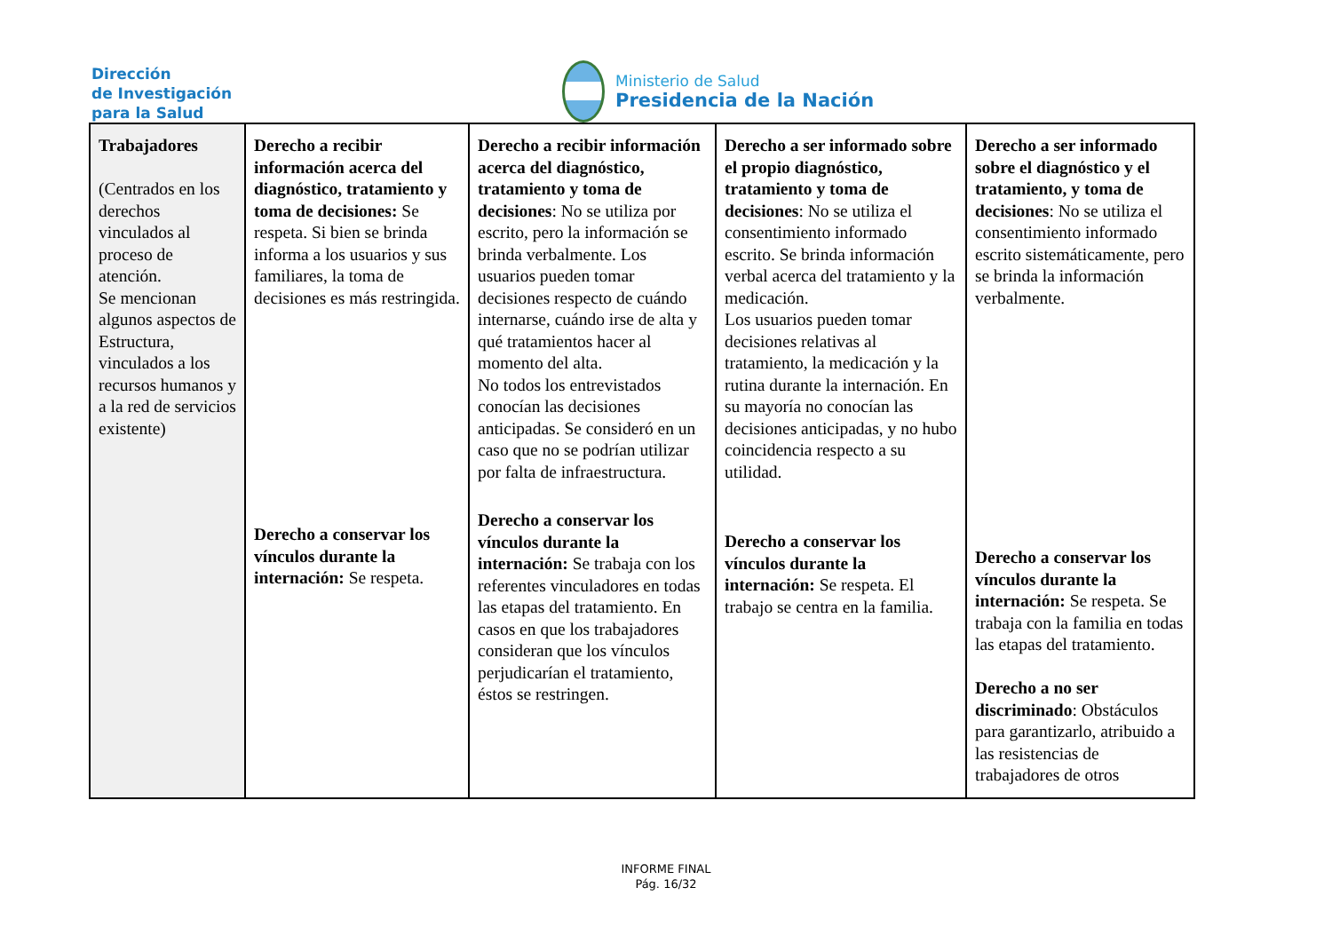Dirección
de Investigación
para la Salud
Ministerio de Salud
Presidencia de la Nación
| Trabajadores (Centrados en los derechos vinculados al proceso de atención. Se mencionan algunos aspectos de Estructura, vinculados a los recursos humanos y a la red de servicios existente) | Derecho a recibir información acerca del diagnóstico, tratamiento y toma de decisiones: Se respeta. Si bien se brinda informa a los usuarios y sus familiares, la toma de decisiones es más restringida. Derecho a conservar los vínculos durante la internación: Se respeta. | Derecho a recibir información acerca del diagnóstico, tratamiento y toma de decisiones : No se utiliza por escrito, pero la información se brinda verbalmente. Los usuarios pueden tomar decisiones respecto de cuándo internarse, cuándo irse de alta y qué tratamientos hacer al momento del alta. No todos los entrevistados conocían las decisiones anticipadas. Se consideró en un caso que no se podrían utilizar por falta de infraestructura. Derecho a conservar los vínculos durante la internación: Se trabaja con los referentes vinculadores en todas las etapas del tratamiento. En casos en que los trabajadores consideran que los vínculos perjudicarían el tratamiento, éstos se restringen. | Derecho a ser informado sobre el propio diagnóstico, tratamiento y toma de decisiones : No se utiliza el consentimiento informado escrito. Se brinda información verbal acerca del tratamiento y la medicación. Los usuarios pueden tomar decisiones relativas al tratamiento, la medicación y la rutina durante la internación. En su mayoría no conocían las decisiones anticipadas, y no hubo coincidencia respecto a su utilidad. Derecho a conservar los vínculos durante la internación: Se respeta. El trabajo se centra en la familia. | Derecho a ser informado sobre el diagnóstico y el tratamiento, y toma de decisiones : No se utiliza el consentimiento informado escrito sistemáticamente, pero se brinda la información verbalmente. Derecho a conservar los vínculos durante la internación: Se respeta. Se trabaja con la familia en todas las etapas del tratamiento. Derecho a no ser discriminado : Obstáculos para garantizarlo, atribuido a las resistencias de trabajadores de otros |
INFORME FINAL
Pág. 16/32